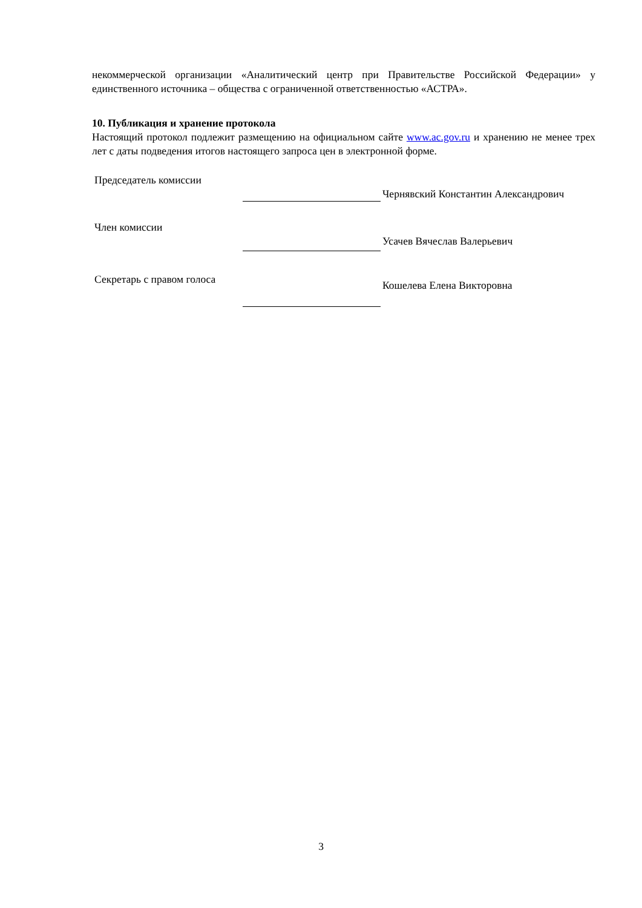некоммерческой организации «Аналитический центр при Правительстве Российской Федерации» у единственного источника – общества с ограниченной ответственностью «АСТРА».
10. Публикация и хранение протокола
Настоящий протокол подлежит размещению на официальном сайте www.ac.gov.ru и хранению не менее трех лет с даты подведения итогов настоящего запроса цен в электронной форме.
Председатель комиссии
Чернявский Константин Александрович
Член комиссии
Усачев Вячеслав Валерьевич
Секретарь с правом голоса
Кошелева Елена Викторовна
3